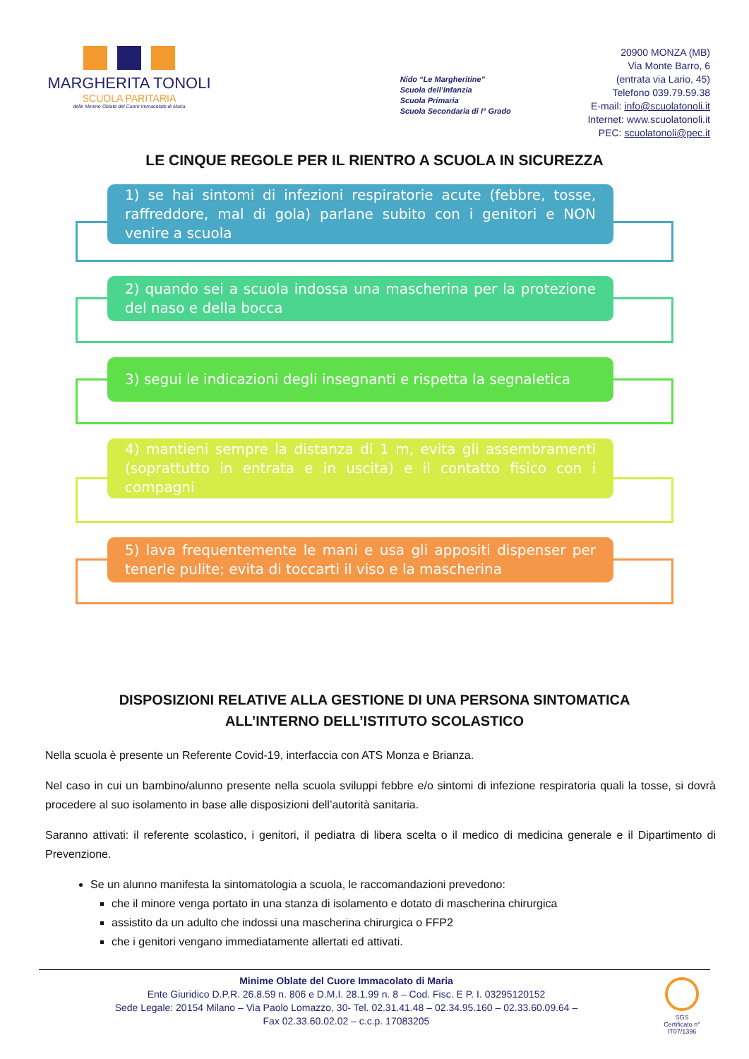MARGHERITA TONOLI
SCUOLA PARITARIA
delle Minime Oblate del Cuore Immacolato di Maria
Nido “Le Margheritine”
Scuola dell’Infanzia
Scuola Primaria
Scuola Secondaria di I° Grado
20900 MONZA (MB)
Via Monte Barro, 6
(entrata via Lario, 45)
Telefono 039.79.59.38
E-mail: info@scuolatonoli.it
Internet: www.scuolatonoli.it
PEC: scuolatonoli@pec.it
LE CINQUE REGOLE PER IL RIENTRO A SCUOLA IN SICUREZZA
1) se hai sintomi di infezioni respiratorie acute (febbre, tosse, raffreddore, mal di gola) parlane subito con i genitori e NON venire a scuola
2) quando sei a scuola indossa una mascherina per la protezione del naso e della bocca
3) segui le indicazioni degli insegnanti e rispetta la segnaletica
4) mantieni sempre la distanza di 1 m, evita gli assembramenti (soprattutto in entrata e in uscita) e il contatto fisico con i compagni
5) lava frequentemente le mani e usa gli appositi dispenser per tenerle pulite; evita di toccarti il viso e la mascherina
DISPOSIZIONI RELATIVE ALLA GESTIONE DI UNA PERSONA SINTOMATICA
ALL’INTERNO DELL’ISTITUTO SCOLASTICO
Nella scuola è presente un Referente Covid-19, interfaccia con ATS Monza e Brianza.
Nel caso in cui un bambino/alunno presente nella scuola sviluppi febbre e/o sintomi di infezione respiratoria quali la tosse, si dovrà procedere al suo isolamento in base alle disposizioni dell’autorità sanitaria.
Saranno attivati: il referente scolastico, i genitori, il pediatra di libera scelta o il medico di medicina generale e il Dipartimento di Prevenzione.
Se un alunno manifesta la sintomatologia a scuola, le raccomandazioni prevedono:
che il minore venga portato in una stanza di isolamento e dotato di mascherina chirurgica
assistito da un adulto che indossi una mascherina chirurgica o FFP2
che i genitori vengano immediatamente allertati ed attivati.
Minime Oblate del Cuore Immacolato di Maria
Ente Giuridico D.P.R. 26.8.59 n. 806 e D.M.I. 28.1.99 n. 8 – Cod. Fisc. E P. I. 03295120152
Sede Legale: 20154 Milano – Via Paolo Lomazzo, 30- Tel. 02.31.41.48 – 02.34.95.160 – 02.33.60.09.64 –
Fax 02.33.60.02.02 – c.c.p. 17083205
SGS
Certificato n°
IT07/1396